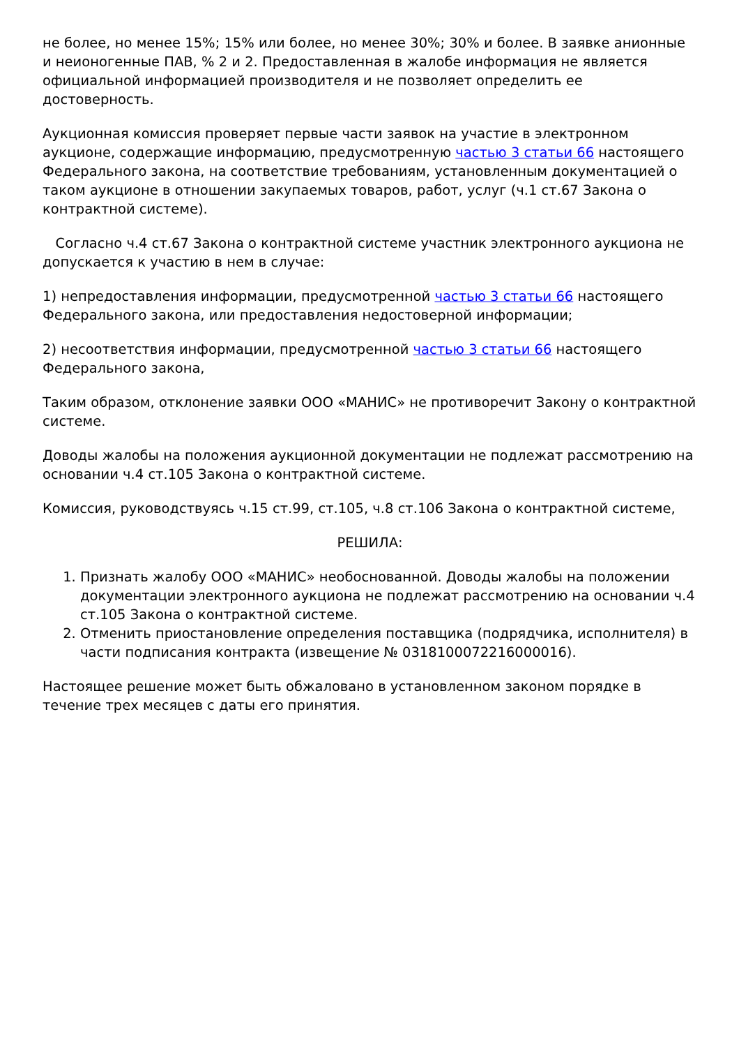не более, но менее 15%; 15% или более, но менее 30%; 30% и более. В заявке анионные и неионогенные ПАВ, % 2 и 2. Предоставленная в жалобе информация не является официальной информацией производителя и не позволяет определить ее достоверность.
Аукционная комиссия проверяет первые части заявок на участие в электронном аукционе, содержащие информацию, предусмотренную частью 3 статьи 66 настоящего Федерального закона, на соответствие требованиям, установленным документацией о таком аукционе в отношении закупаемых товаров, работ, услуг (ч.1 ст.67 Закона о контрактной системе).
Согласно ч.4 ст.67 Закона о контрактной системе участник электронного аукциона не допускается к участию в нем в случае:
1) непредоставления информации, предусмотренной частью 3 статьи 66 настоящего Федерального закона, или предоставления недостоверной информации;
2) несоответствия информации, предусмотренной частью 3 статьи 66 настоящего Федерального закона,
Таким образом, отклонение заявки ООО «МАНИС» не противоречит Закону о контрактной системе.
Доводы жалобы на положения аукционной документации не подлежат рассмотрению на основании ч.4 ст.105 Закона о контрактной системе.
Комиссия, руководствуясь ч.15 ст.99, ст.105, ч.8 ст.106 Закона о контрактной системе,
РЕШИЛА:
1. Признать жалобу ООО «МАНИС» необоснованной. Доводы жалобы на положении документации электронного аукциона не подлежат рассмотрению на основании ч.4 ст.105 Закона о контрактной системе.
2. Отменить приостановление определения поставщика (подрядчика, исполнителя) в части подписания контракта (извещение № 0318100072216000016).
Настоящее решение может быть обжаловано в установленном законом порядке в течение трех месяцев с даты его принятия.